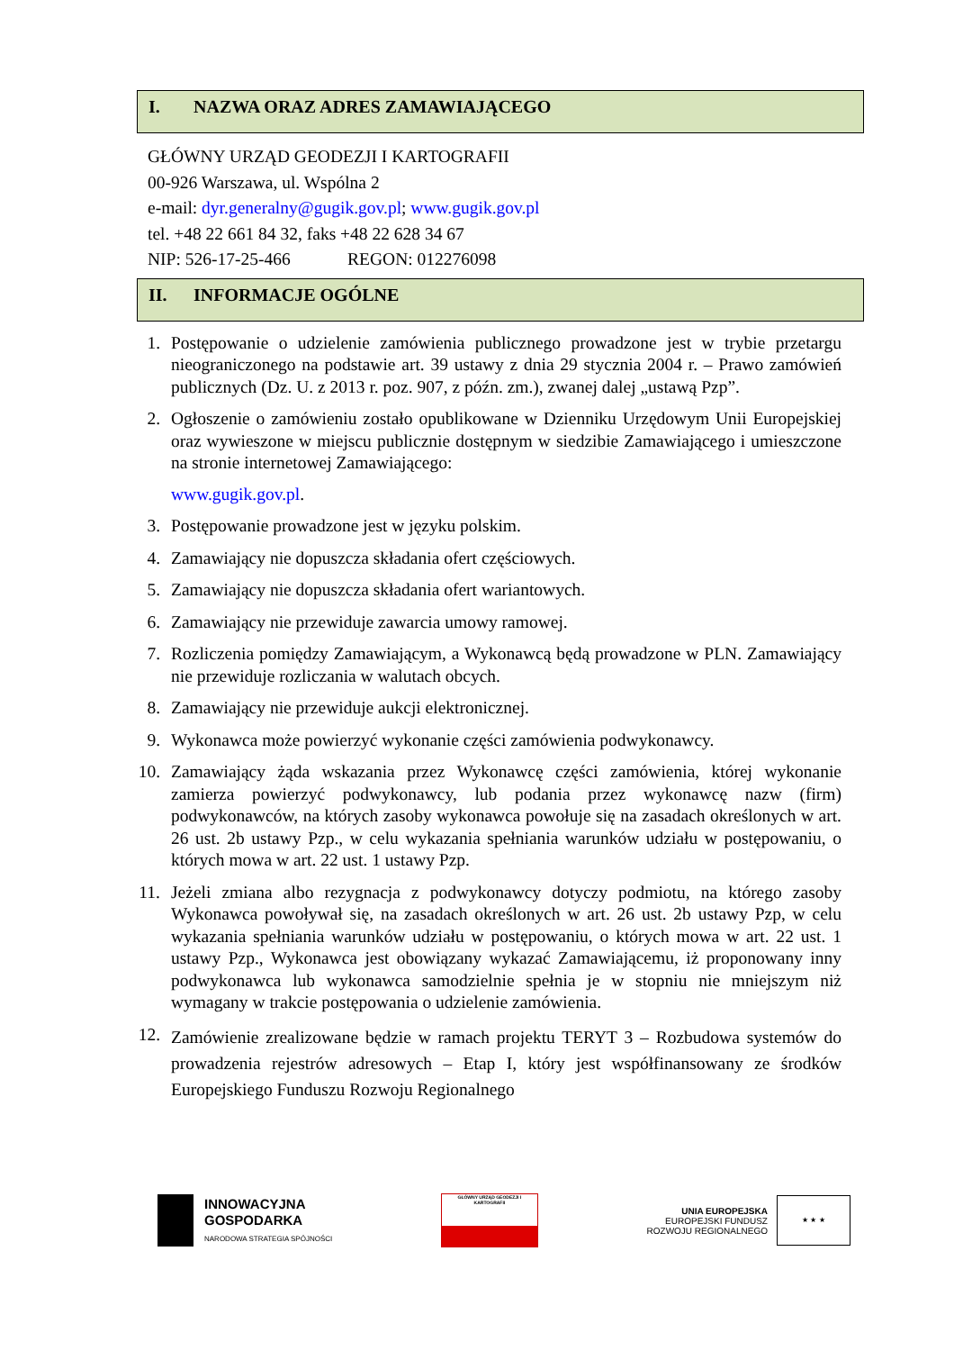I. NAZWA ORAZ ADRES ZAMAWIAJĄCEGO
GŁÓWNY URZĄD GEODEZJI I KARTOGRAFII
00-926 Warszawa, ul. Wspólna 2
e-mail: dyr.generalny@gugik.gov.pl; www.gugik.gov.pl
tel. +48 22 661 84 32, faks +48 22 628 34 67
NIP: 526-17-25-466 REGON: 012276098
II. INFORMACJE OGÓLNE
1. Postępowanie o udzielenie zamówienia publicznego prowadzone jest w trybie przetargu nieograniczonego na podstawie art. 39 ustawy z dnia 29 stycznia 2004 r. – Prawo zamówień publicznych (Dz. U. z 2013 r. poz. 907, z późn. zm.), zwanej dalej „ustawą Pzp”.
2. Ogłoszenie o zamówieniu zostało opublikowane w Dzienniku Urzędowym Unii Europejskiej oraz wywieszone w miejscu publicznie dostępnym w siedzibie Zamawiającego i umieszczone na stronie internetowej Zamawiającego:
www.gugik.gov.pl.
3. Postępowanie prowadzone jest w języku polskim.
4. Zamawiający nie dopuszcza składania ofert częściowych.
5. Zamawiający nie dopuszcza składania ofert wariantowych.
6. Zamawiający nie przewiduje zawarcia umowy ramowej.
7. Rozliczenia pomiędzy Zamawiającym, a Wykonawcą będą prowadzone w PLN. Zamawiający nie przewiduje rozliczania w walutach obcych.
8. Zamawiający nie przewiduje aukcji elektronicznej.
9. Wykonawca może powierzyć wykonanie części zamówienia podwykonawcy.
10. Zamawiający żąda wskazania przez Wykonawcę części zamówienia, której wykonanie zamierza powierzyć podwykonawcy, lub podania przez wykonawcę nazw (firm) podwykonawców, na których zasoby wykonawca powołuje się na zasadach określonych w art. 26 ust. 2b ustawy Pzp., w celu wykazania spełniania warunków udziału w postępowaniu, o których mowa w art. 22 ust. 1 ustawy Pzp.
11. Jeżeli zmiana albo rezygnacja z podwykonawcy dotyczy podmiotu, na którego zasoby Wykonawca powoływał się, na zasadach określonych w art. 26 ust. 2b ustawy Pzp, w celu wykazania spełniania warunków udziału w postępowaniu, o których mowa w art. 22 ust. 1 ustawy Pzp., Wykonawca jest obowiązany wykazać Zamawiającemu, iż proponowany inny podwykonawca lub wykonawca samodzielnie spełnia je w stopniu nie mniejszym niż wymagany w trakcie postępowania o udzielenie zamówienia.
12. Zamówienie zrealizowane będzie w ramach projektu TERYT 3 – Rozbudowa systemów do prowadzenia rejestrów adresowych – Etap I, który jest współfinansowany ze środków Europejskiego Funduszu Rozwoju Regionalnego
INNOWACYJNA
GOSPODARKA
NARODOWA STRATEGIA SPÓJNOŚCI
GŁÓWNY URZĄD GEODEZJI I KARTOGRAFII
UNIA EUROPEJSKA
EUROPEJSKI FUNDUSZ
ROZWOJU REGIONALNEGO
★ ★ ★